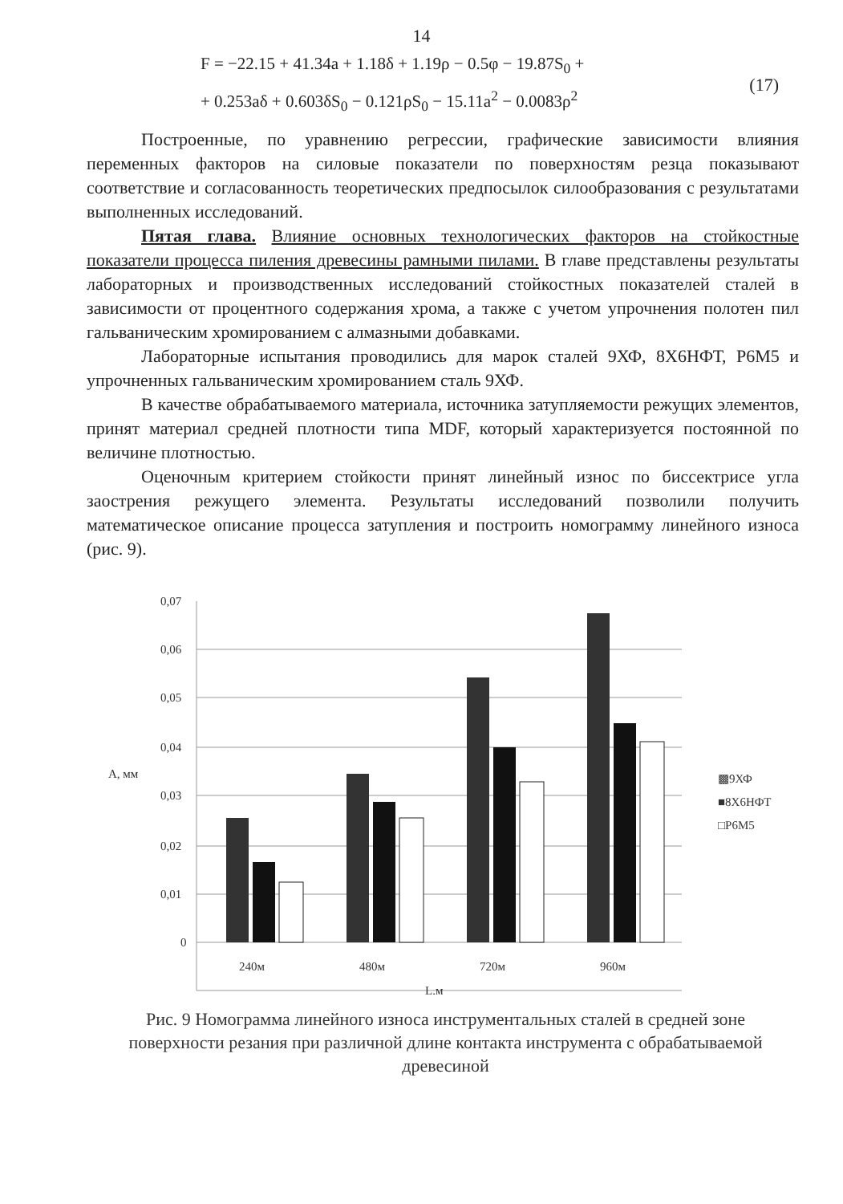14
F = −22.15 + 41.34a + 1.18δ + 1.19ρ − 0.5φ − 19.87S<sub>0</sub> +
+ 0.253aδ + 0.603δS<sub>0</sub> − 0.121ρS<sub>0</sub> − 15.11a<sup>2</sup> − 0.0083ρ<sup>2</sup>
(17)
Построенные, по уравнению регрессии, графические зависимости влияния переменных факторов на силовые показатели по поверхностям резца показывают соответствие и согласованность теоретических предпосылок силообразования с результатами выполненных исследований.
Пятая глава. Влияние основных технологических факторов на стойкостные показатели процесса пиления древесины рамными пилами. В главе представлены результаты лабораторных и производственных исследований стойкостных показателей сталей в зависимости от процентного содержания хрома, а также с учетом упрочнения полотен пил гальваническим хромированием с алмазными добавками.
Лабораторные испытания проводились для марок сталей 9ХФ, 8Х6НФТ, Р6М5 и упрочненных гальваническим хромированием сталь 9ХФ.
В качестве обрабатываемого материала, источника затупляемости режущих элементов, принят материал средней плотности типа MDF, который характеризуется постоянной по величине плотностью.
Оценочным критерием стойкости принят линейный износ по биссектрисе угла заострения режущего элемента. Результаты исследований позволили получить математическое описание процесса затупления и построить номограмму линейного износа (рис. 9).
0,07
0,06
0,05
0,04
0,03
0,02
0,01
0
А, мм
240м
480м
720м
960м
L,м
▩9ХФ
■8Х6НФТ
□Р6М5
Рис. 9 Номограмма линейного износа инструментальных сталей в средней зоне поверхности резания при различной длине контакта инструмента с обрабатываемой древесиной